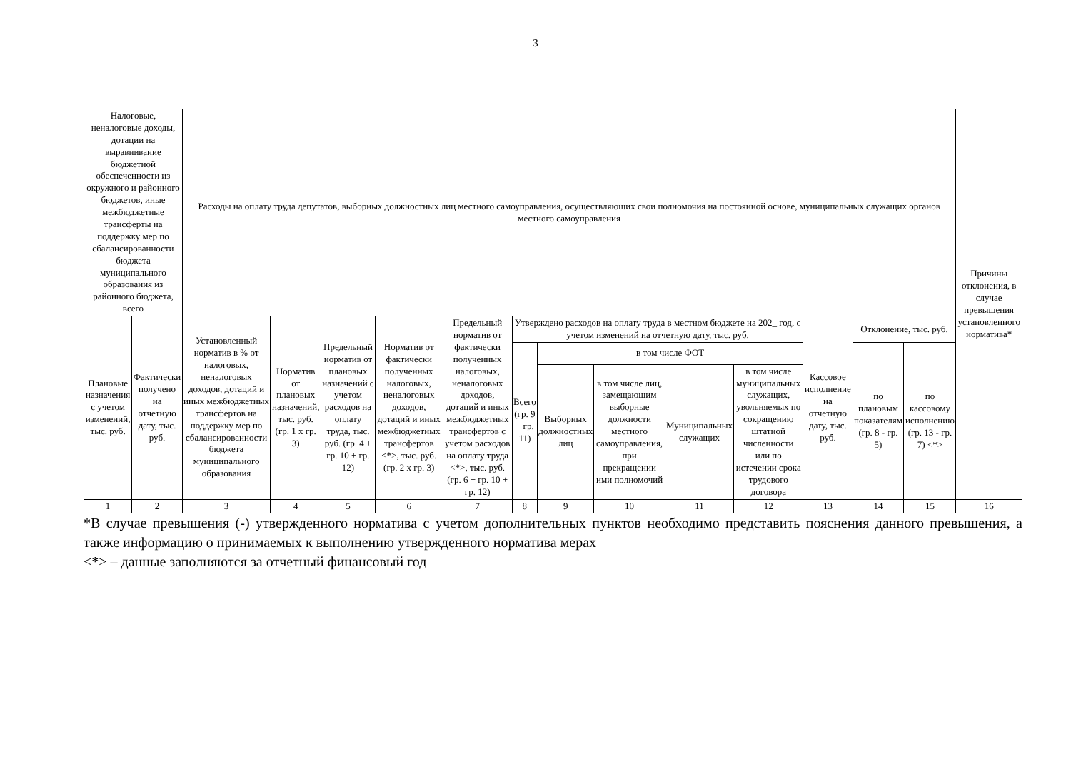3
| Налоговые, неналоговые доходы, дотации на выравнивание бюджетной обеспеченности из окружного и районного бюджетов, иные межбюджетные трансферты на поддержку мер по сбалансированности бюджета муниципального образования из районного бюджета, всего | | Расходы на оплату труда депутатов, выборных должностных лиц местного самоуправления, осуществляющих свои полномочия на постоянной основе, муниципальных служащих органов местного самоуправления | | | | | | | | | | | | | Причины отклонения, в случае превышения установленного норматива* |
| --- | --- | --- | --- | --- | --- | --- | --- | --- | --- | --- | --- | --- | --- | --- | --- |
| Плановые назначения с учетом изменений, тыс. руб. | Фактически получено на отчетную дату, тыс. руб. | Установленный норматив в % от налоговых, неналоговых доходов, дотаций и иных межбюджетных трансфертов на поддержку мер по сбалансированности бюджета муниципального образования | Норматив от плановых назначений, тыс. руб. (гр. 1 х гр. 3) | Предельный норматив от плановых назначений с учетом расходов на оплату труда, тыс. руб. (гр. 4 + гр. 10 + гр. 12) | Норматив от фактически полученных налоговых, неналоговых доходов, дотаций и иных межбюджетных трансфертов <*>, тыс. руб. (гр. 2 х гр. 3) | Предельный норматив от фактически полученных налоговых, неналоговых доходов, дотаций и иных межбюджетных трансфертов с учетом расходов на оплату труда <*>, тыс. руб. (гр. 6 + гр. 10 + гр. 12) | Утверждено расходов на оплату труда в местном бюджете на 202_ год, с учетом изменений на отчетную дату, тыс. руб. | | | | | Кассовое исполнение на отчетную дату, тыс. руб. | Отклонение, тыс. руб. | | |
| | | | | | | | Всего (гр. 9 + гр. 11) | в том числе ФОТ | | | | | по плановым показателям (гр. 8 - гр. 5) | по кассовому исполнению (гр. 13 - гр. 7) <*> | |
| | | | | | | | | Выборных должностных лиц | в том числе лиц, замещающим выборные должности местного самоуправления, при прекращении ими полномочий | Муниципальных служащих | в том числе муниципальных служащих, увольняемых по сокращению штатной численности или по истечении срока трудового договора | | | | |
| 1 | 2 | 3 | 4 | 5 | 6 | 7 | 8 | 9 | 10 | 11 | 12 | 13 | 14 | 15 | 16 |
*В случае превышения (-) утвержденного норматива с учетом дополнительных пунктов необходимо представить пояснения данного превышения, а также информацию о принимаемых к выполнению утвержденного норматива мерах
<*> – данные заполняются за отчетный финансовый год